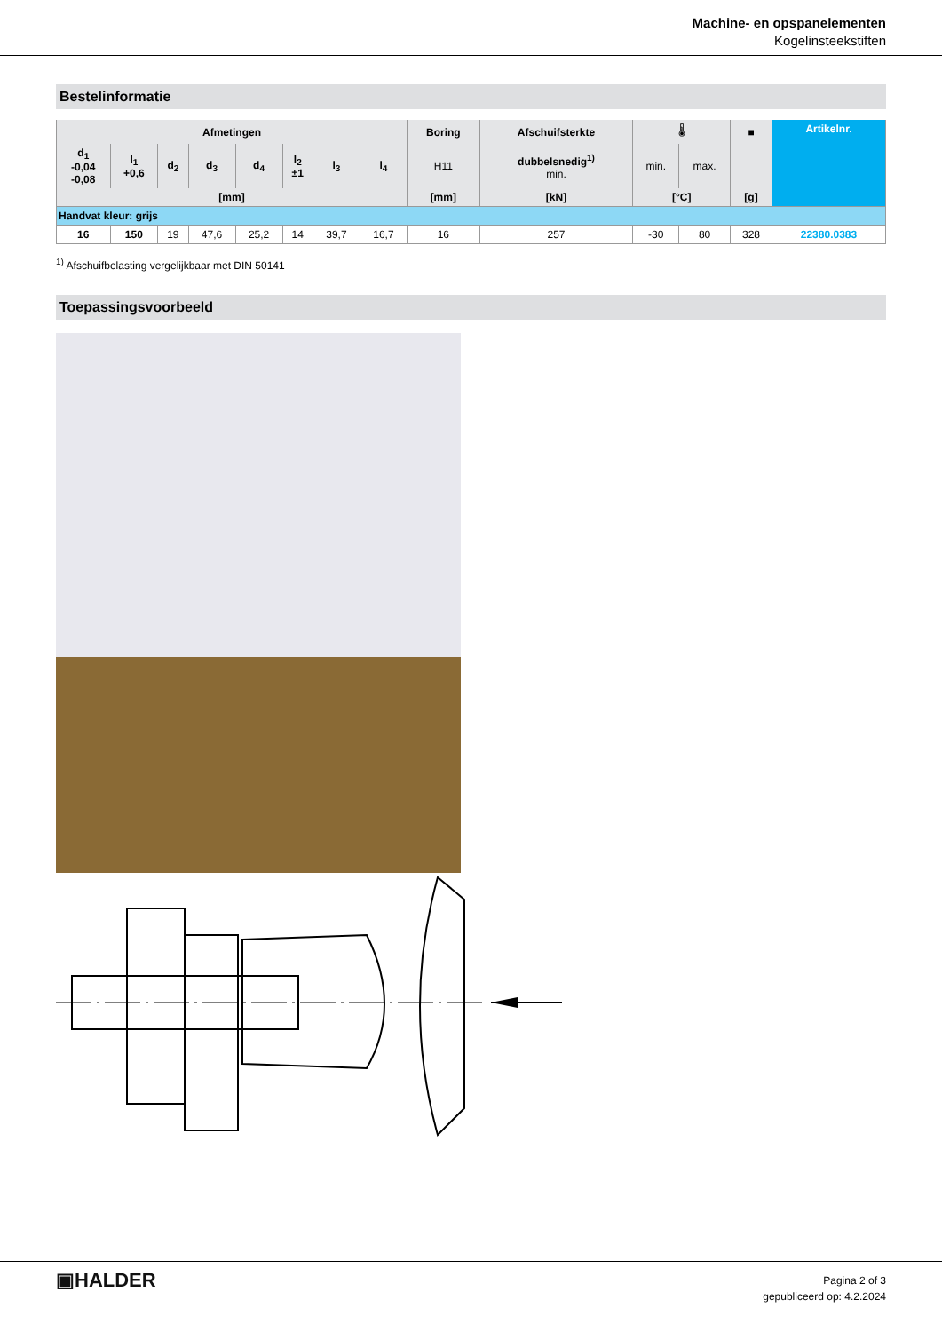Machine- en opspanelementen
Kogelinsteekstiften
Bestelinformatie
| Afmetingen | | | | | | | | Boring | Afschuifsterkte | 🌡 | | ■ | Artikelnr. |
| --- | --- | --- | --- | --- | --- | --- | --- | --- | --- | --- | --- | --- | --- |
| d<sub>1</sub> -0,04 -0,08 | l<sub>1</sub> +0,6 | d<sub>2</sub> | d<sub>3</sub> | d<sub>4</sub> | l<sub>2</sub> ±1 | l<sub>3</sub> | l<sub>4</sub> | H11 | dubbelsnedig<sup>1)</sup> min. | min. | max. | | |
| [mm] | | | | | | | | [mm] | [kN] | [°C] | | [g] | |
| Handvat kleur: grijs | | | | | | | | | | | | | |
| 16 | 150 | 19 | 47,6 | 25,2 | 14 | 39,7 | 16,7 | 16 | 257 | -30 | 80 | 328 | 22380.0383 |
<sup>1)</sup> Afschuifbelasting vergelijkbaar met DIN 50141
Toepassingsvoorbeeld
▣HALDER
Pagina 2 of 3
gepubliceerd op: 4.2.2024